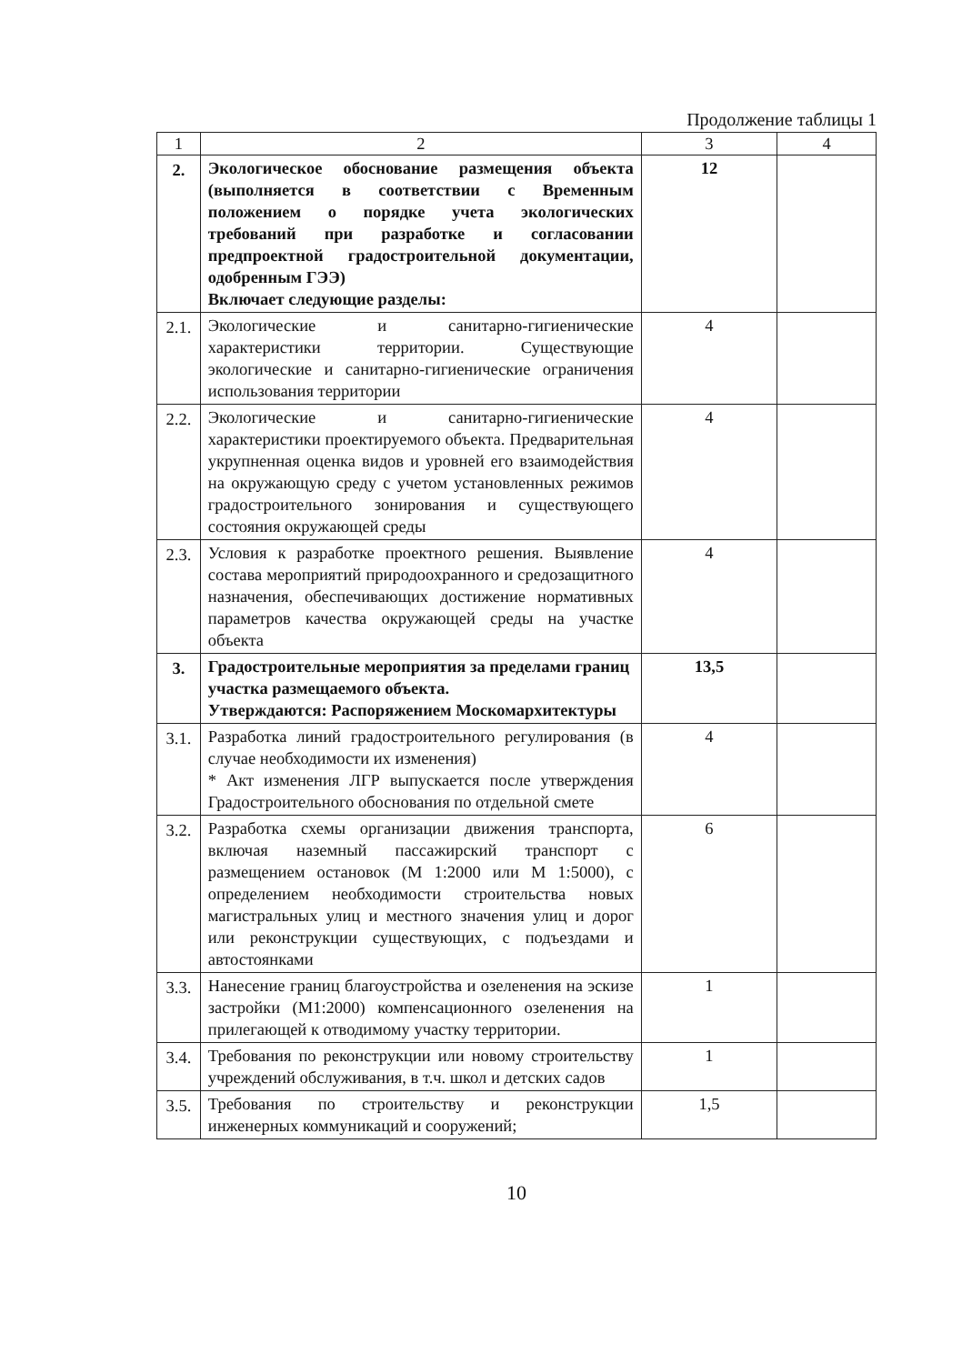Продолжение таблицы 1
| 1 | 2 | 3 | 4 |
| --- | --- | --- | --- |
| 2. | Экологическое обоснование размещения объекта (выполняется в соответствии с Временным положением о порядке учета экологических требований при разработке и согласовании предпроектной градостроительной документации, одобренным ГЭЭ) Включает следующие разделы: | 12 | |
| 2.1. | Экологические и санитарно-гигиенические характеристики территории. Существующие экологические и санитарно-гигиенические ограничения использования территории | 4 | |
| 2.2. | Экологические и санитарно-гигиенические характеристики проектируемого объекта. Предварительная укрупненная оценка видов и уровней его взаимодействия на окружающую среду с учетом установленных режимов градостроительного зонирования и существующего состояния окружающей среды | 4 | |
| 2.3. | Условия к разработке проектного решения. Выявление состава мероприятий природоохранного и средозащитного назначения, обеспечивающих достижение нормативных параметров качества окружающей среды на участке объекта | 4 | |
| 3. | Градостроительные мероприятия за пределами границ участка размещаемого объекта. Утверждаются: Распоряжением Москомархитектуры | 13,5 | |
| 3.1. | Разработка линий градостроительного регулирования (в случае необходимости их изменения) * Акт изменения ЛГР выпускается после утверждения Градостроительного обоснования по отдельной смете | 4 | |
| 3.2. | Разработка схемы организации движения транспорта, включая наземный пассажирский транспорт с размещением остановок (М 1:2000 или М 1:5000), с определением необходимости строительства новых магистральных улиц и местного значения улиц и дорог или реконструкции существующих, с подъездами и автостоянками | 6 | |
| 3.3. | Нанесение границ благоустройства и озеленения на эскизе застройки (М1:2000) компенсационного озеленения на прилегающей к отводимому участку территории. | 1 | |
| 3.4. | Требования по реконструкции или новому строительству учреждений обслуживания, в т.ч. школ и детских садов | 1 | |
| 3.5. | Требования по строительству и реконструкции инженерных коммуникаций и сооружений; | 1,5 | |
10